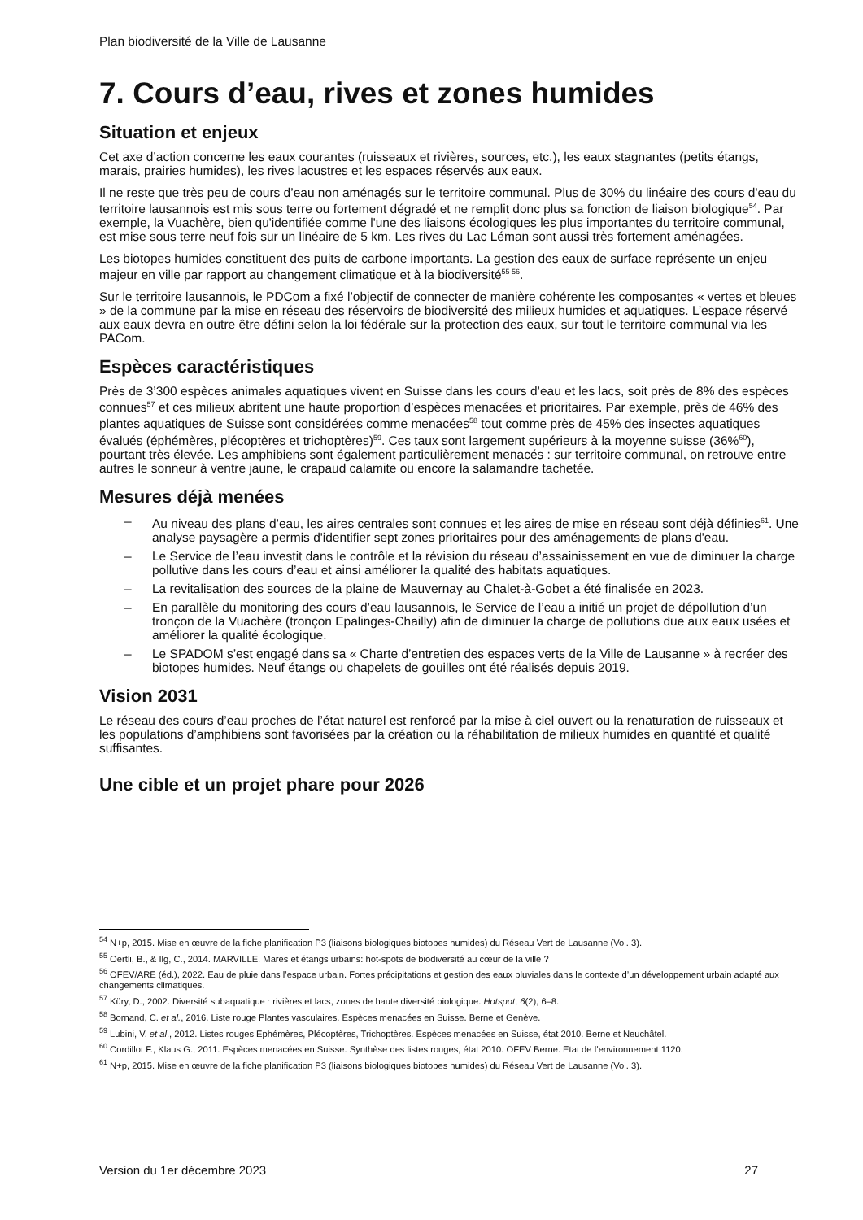Plan biodiversité de la Ville de Lausanne
7. Cours d’eau, rives et zones humides
Situation et enjeux
Cet axe d’action concerne les eaux courantes (ruisseaux et rivières, sources, etc.), les eaux stagnantes (petits étangs, marais, prairies humides), les rives lacustres et les espaces réservés aux eaux.
Il ne reste que très peu de cours d’eau non aménagés sur le territoire communal. Plus de 30% du linéaire des cours d'eau du territoire lausannois est mis sous terre ou fortement dégradé et ne remplit donc plus sa fonction de liaison biologique<sup>54</sup>. Par exemple, la Vuachère, bien qu'identifiée comme l'une des liaisons écologiques les plus importantes du territoire communal, est mise sous terre neuf fois sur un linéaire de 5 km. Les rives du Lac Léman sont aussi très fortement aménagées.
Les biotopes humides constituent des puits de carbone importants. La gestion des eaux de surface représente un enjeu majeur en ville par rapport au changement climatique et à la biodiversité<sup>55 56</sup>.
Sur le territoire lausannois, le PDCom a fixé l’objectif de connecter de manière cohérente les composantes « vertes et bleues » de la commune par la mise en réseau des réservoirs de biodiversité des milieux humides et aquatiques. L’espace réservé aux eaux devra en outre être défini selon la loi fédérale sur la protection des eaux, sur tout le territoire communal via les PACom.
Espèces caractéristiques
Près de 3’300 espèces animales aquatiques vivent en Suisse dans les cours d’eau et les lacs, soit près de 8% des espèces connues<sup>57</sup> et ces milieux abritent une haute proportion d’espèces menacées et prioritaires. Par exemple, près de 46% des plantes aquatiques de Suisse sont considérées comme menacées<sup>58</sup> tout comme près de 45% des insectes aquatiques évalués (éphémères, plécoptères et trichoptères)<sup>59</sup>. Ces taux sont largement supérieurs à la moyenne suisse (36%<sup>60</sup>), pourtant très élevée. Les amphibiens sont également particulièrement menacés : sur territoire communal, on retrouve entre autres le sonneur à ventre jaune, le crapaud calamite ou encore la salamandre tachetée.
Mesures déjà menées
– Au niveau des plans d’eau, les aires centrales sont connues et les aires de mise en réseau sont déjà définies<sup>61</sup>. Une analyse paysagère a permis d'identifier sept zones prioritaires pour des aménagements de plans d'eau.
– Le Service de l’eau investit dans le contrôle et la révision du réseau d’assainissement en vue de diminuer la charge pollutive dans les cours d’eau et ainsi améliorer la qualité des habitats aquatiques.
– La revitalisation des sources de la plaine de Mauvernay au Chalet-à-Gobet a été finalisée en 2023.
– En parallèle du monitoring des cours d’eau lausannois, le Service de l’eau a initié un projet de dépollution d’un tronçon de la Vuachère (tronçon Epalinges-Chailly) afin de diminuer la charge de pollutions due aux eaux usées et améliorer la qualité écologique.
– Le SPADOM s’est engagé dans sa « Charte d’entretien des espaces verts de la Ville de Lausanne » à recréer des biotopes humides. Neuf étangs ou chapelets de gouilles ont été réalisés depuis 2019.
Vision 2031
Le réseau des cours d’eau proches de l’état naturel est renforcé par la mise à ciel ouvert ou la renaturation de ruisseaux et les populations d’amphibiens sont favorisées par la création ou la réhabilitation de milieux humides en quantité et qualité suffisantes.
Une cible et un projet phare pour 2026
<sup>54</sup> N+p, 2015. Mise en œuvre de la fiche planification P3 (liaisons biologiques biotopes humides) du Réseau Vert de Lausanne (Vol. 3).
<sup>55</sup> Oertli, B., & Ilg, C., 2014. MARVILLE. Mares et étangs urbains: hot-spots de biodiversité au cœur de la ville ?
<sup>56</sup> OFEV/ARE (éd.), 2022. Eau de pluie dans l’espace urbain. Fortes précipitations et gestion des eaux pluviales dans le contexte d’un développement urbain adapté aux changements climatiques.
<sup>57</sup> Küry, D., 2002. Diversité subaquatique : rivières et lacs, zones de haute diversité biologique. Hotspot, 6(2), 6–8.
<sup>58</sup> Bornand, C. et al., 2016. Liste rouge Plantes vasculaires. Espèces menacées en Suisse. Berne et Genève.
<sup>59</sup> Lubini, V. et al., 2012. Listes rouges Ephémères, Plécoptères, Trichoptères. Espèces menacées en Suisse, état 2010. Berne et Neuchâtel.
<sup>60</sup> Cordillot F., Klaus G., 2011. Espèces menacées en Suisse. Synthèse des listes rouges, état 2010. OFEV Berne. Etat de l’environnement 1120.
<sup>61</sup> N+p, 2015. Mise en œuvre de la fiche planification P3 (liaisons biologiques biotopes humides) du Réseau Vert de Lausanne (Vol. 3).
Version du 1er décembre 2023 27